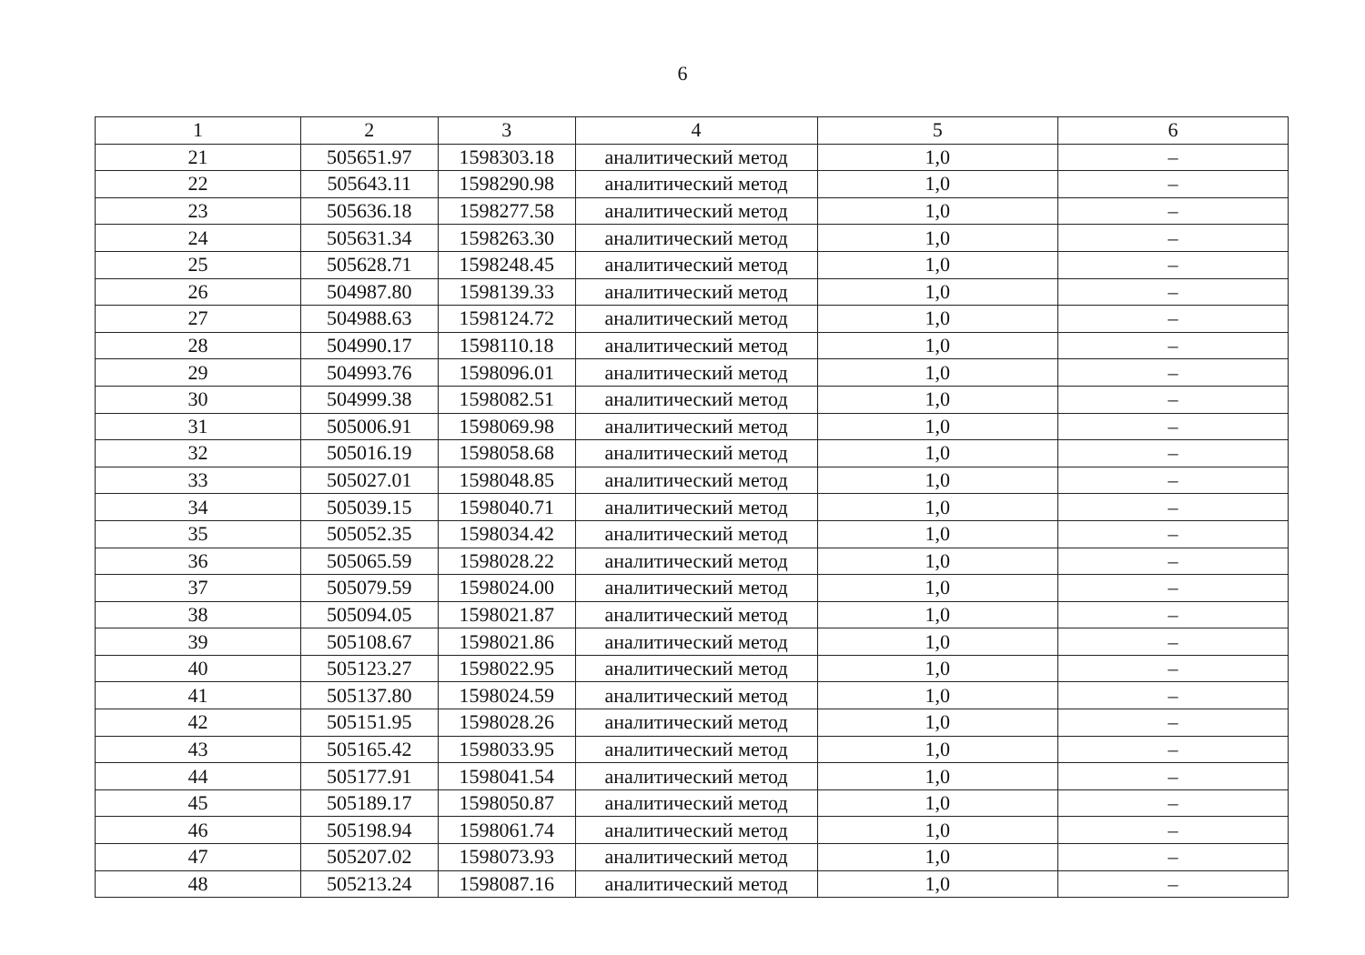6
| 1 | 2 | 3 | 4 | 5 | 6 |
| 21 | 505651.97 | 1598303.18 | аналитический метод | 1,0 | – |
| 22 | 505643.11 | 1598290.98 | аналитический метод | 1,0 | – |
| 23 | 505636.18 | 1598277.58 | аналитический метод | 1,0 | – |
| 24 | 505631.34 | 1598263.30 | аналитический метод | 1,0 | – |
| 25 | 505628.71 | 1598248.45 | аналитический метод | 1,0 | – |
| 26 | 504987.80 | 1598139.33 | аналитический метод | 1,0 | – |
| 27 | 504988.63 | 1598124.72 | аналитический метод | 1,0 | – |
| 28 | 504990.17 | 1598110.18 | аналитический метод | 1,0 | – |
| 29 | 504993.76 | 1598096.01 | аналитический метод | 1,0 | – |
| 30 | 504999.38 | 1598082.51 | аналитический метод | 1,0 | – |
| 31 | 505006.91 | 1598069.98 | аналитический метод | 1,0 | – |
| 32 | 505016.19 | 1598058.68 | аналитический метод | 1,0 | – |
| 33 | 505027.01 | 1598048.85 | аналитический метод | 1,0 | – |
| 34 | 505039.15 | 1598040.71 | аналитический метод | 1,0 | – |
| 35 | 505052.35 | 1598034.42 | аналитический метод | 1,0 | – |
| 36 | 505065.59 | 1598028.22 | аналитический метод | 1,0 | – |
| 37 | 505079.59 | 1598024.00 | аналитический метод | 1,0 | – |
| 38 | 505094.05 | 1598021.87 | аналитический метод | 1,0 | – |
| 39 | 505108.67 | 1598021.86 | аналитический метод | 1,0 | – |
| 40 | 505123.27 | 1598022.95 | аналитический метод | 1,0 | – |
| 41 | 505137.80 | 1598024.59 | аналитический метод | 1,0 | – |
| 42 | 505151.95 | 1598028.26 | аналитический метод | 1,0 | – |
| 43 | 505165.42 | 1598033.95 | аналитический метод | 1,0 | – |
| 44 | 505177.91 | 1598041.54 | аналитический метод | 1,0 | – |
| 45 | 505189.17 | 1598050.87 | аналитический метод | 1,0 | – |
| 46 | 505198.94 | 1598061.74 | аналитический метод | 1,0 | – |
| 47 | 505207.02 | 1598073.93 | аналитический метод | 1,0 | – |
| 48 | 505213.24 | 1598087.16 | аналитический метод | 1,0 | – |